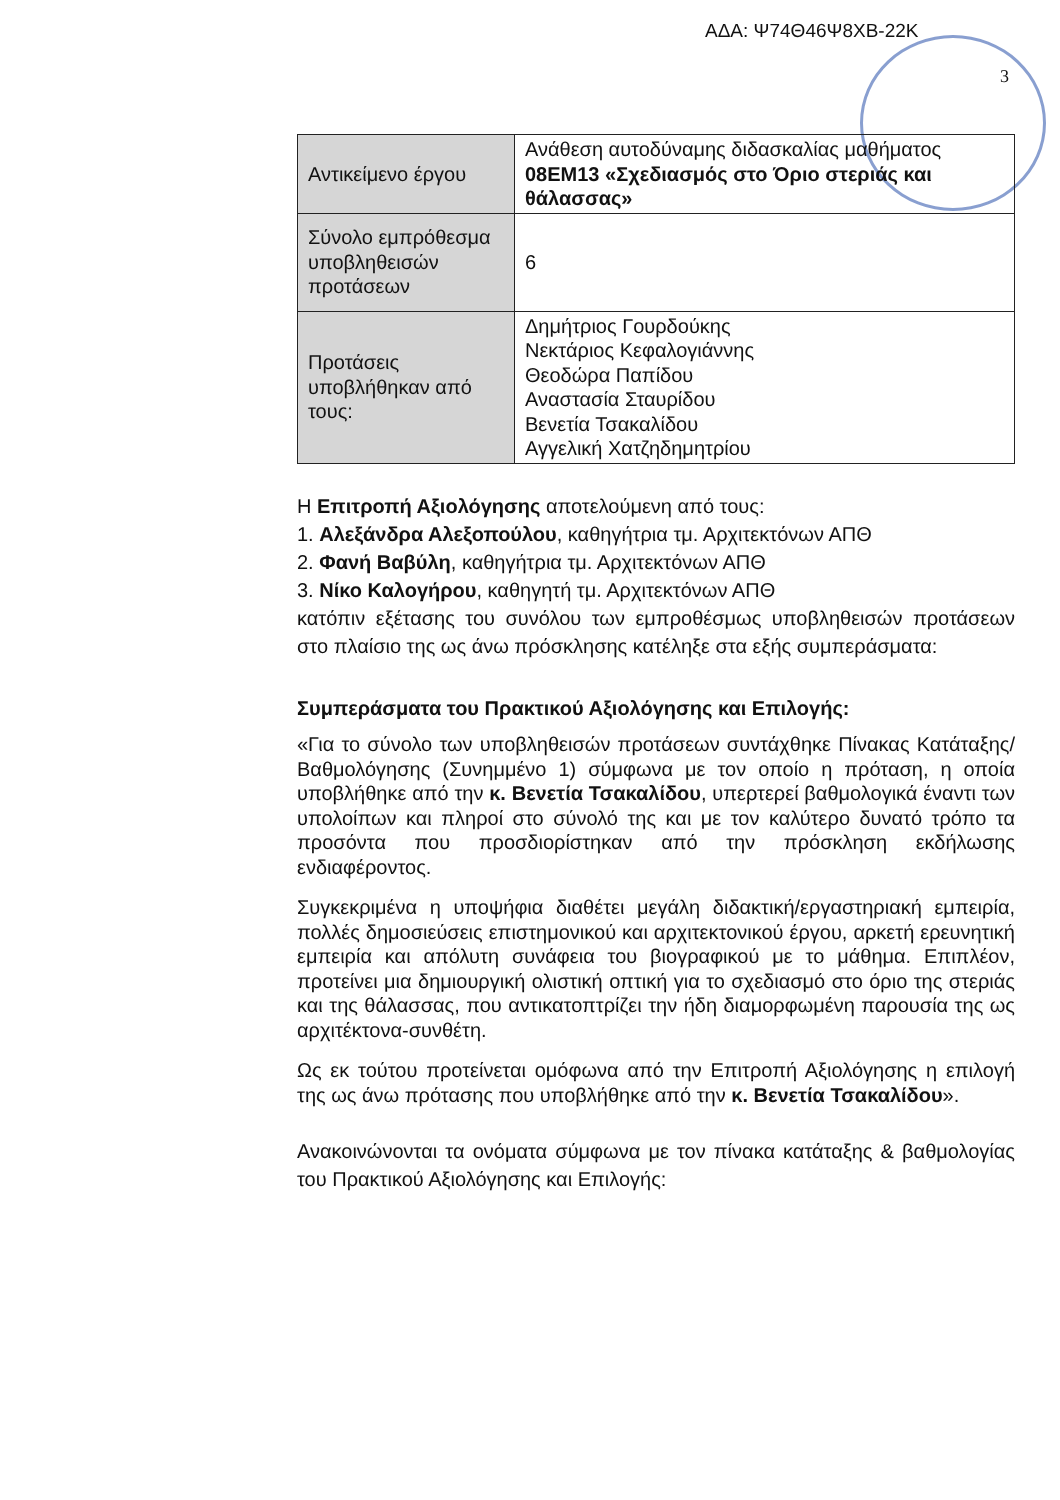ΑΔΑ: Ψ74Θ46Ψ8ΧΒ-22Κ
3
| Αντικείμενο έργου | Ανάθεση αυτοδύναμης διδασκαλίας μαθήματος 08ΕΜ13 «Σχεδιασμός στο Όριο στεριάς και θάλασσας» |
| Σύνολο εμπρόθεσμα υποβληθεισών προτάσεων | 6 |
| Προτάσεις υποβλήθηκαν από τους: | Δημήτριος Γουρδούκης Νεκτάριος Κεφαλογιάννης Θεοδώρα Παπίδου Αναστασία Σταυρίδου Βενετία Τσακαλίδου Αγγελική Χατζηδημητρίου |
Η Επιτροπή Αξιολόγησης αποτελούμενη από τους:
1. Αλεξάνδρα Αλεξοπούλου, καθηγήτρια τμ. Αρχιτεκτόνων ΑΠΘ
2. Φανή Βαβύλη, καθηγήτρια τμ. Αρχιτεκτόνων ΑΠΘ
3. Νίκο Καλογήρου, καθηγητή τμ. Αρχιτεκτόνων ΑΠΘ
κατόπιν εξέτασης του συνόλου των εμπροθέσμως υποβληθεισών προτάσεων στο πλαίσιο της ως άνω πρόσκλησης κατέληξε στα εξής συμπεράσματα:
Συμπεράσματα του Πρακτικού Αξιολόγησης και Επιλογής:
«Για το σύνολο των υποβληθεισών προτάσεων συντάχθηκε Πίνακας Κατάταξης/Βαθμολόγησης (Συνημμένο 1) σύμφωνα με τον οποίο η πρόταση, η οποία υποβλήθηκε από την κ. Βενετία Τσακαλίδου, υπερτερεί βαθμολογικά έναντι των υπολοίπων και πληροί στο σύνολό της και με τον καλύτερο δυνατό τρόπο τα προσόντα που προσδιορίστηκαν από την πρόσκληση εκδήλωσης ενδιαφέροντος.
Συγκεκριμένα η υποψήφια διαθέτει μεγάλη διδακτική/εργαστηριακή εμπειρία, πολλές δημοσιεύσεις επιστημονικού και αρχιτεκτονικού έργου, αρκετή ερευνητική εμπειρία και απόλυτη συνάφεια του βιογραφικού με το μάθημα. Επιπλέον, προτείνει μια δημιουργική ολιστική οπτική για το σχεδιασμό στο όριο της στεριάς και της θάλασσας, που αντικατοπτρίζει την ήδη διαμορφωμένη παρουσία της ως αρχιτέκτονα-συνθέτη.
Ως εκ τούτου προτείνεται ομόφωνα από την Επιτροπή Αξιολόγησης η επιλογή της ως άνω πρότασης που υποβλήθηκε από την κ. Βενετία Τσακαλίδου».
Ανακοινώνονται τα ονόματα σύμφωνα με τον πίνακα κατάταξης & βαθμολογίας του Πρακτικού Αξιολόγησης και Επιλογής: